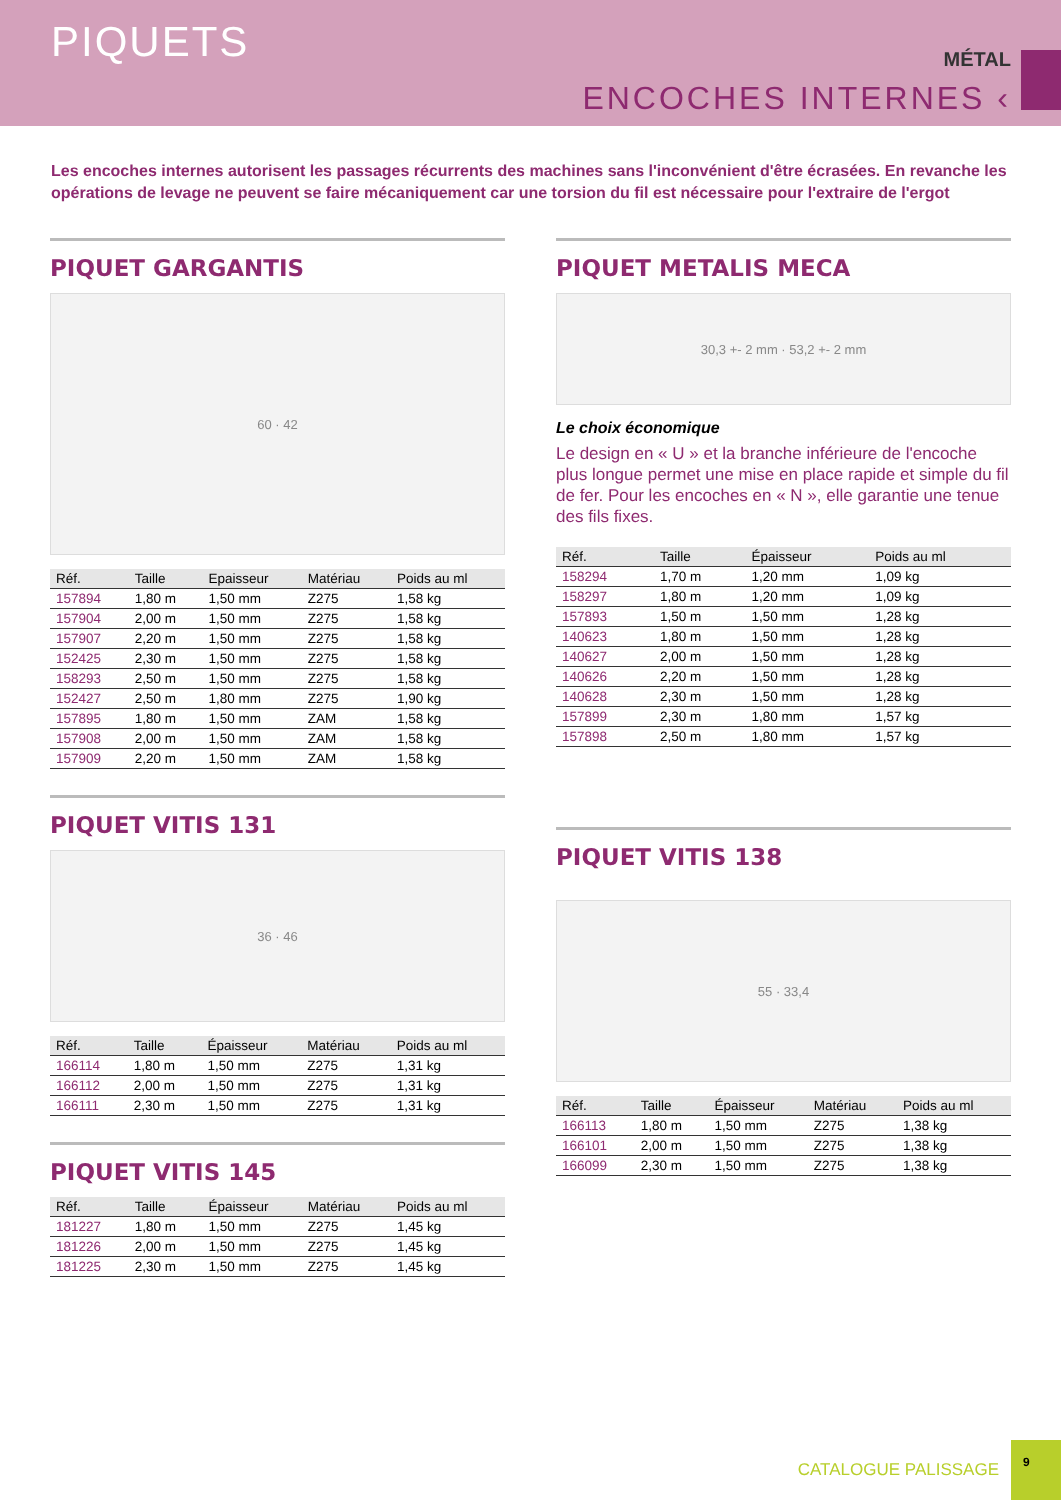PIQUETS MÉTAL
ENCOCHES INTERNES ‹
Les encoches internes autorisent les passages récurrents des machines sans l'inconvénient d'être écrasées. En revanche les opérations de levage ne peuvent se faire mécaniquement car une torsion du fil est nécessaire pour l'extraire de l'ergot
PIQUET GARGANTIS
60 · 42
| Réf. | Taille | Epaisseur | Matériau | Poids au ml |
| --- | --- | --- | --- | --- |
| 157894 | 1,80 m | 1,50 mm | Z275 | 1,58 kg |
| 157904 | 2,00 m | 1,50 mm | Z275 | 1,58 kg |
| 157907 | 2,20 m | 1,50 mm | Z275 | 1,58 kg |
| 152425 | 2,30 m | 1,50 mm | Z275 | 1,58 kg |
| 158293 | 2,50 m | 1,50 mm | Z275 | 1,58 kg |
| 152427 | 2,50 m | 1,80 mm | Z275 | 1,90 kg |
| 157895 | 1,80 m | 1,50 mm | ZAM | 1,58 kg |
| 157908 | 2,00 m | 1,50 mm | ZAM | 1,58 kg |
| 157909 | 2,20 m | 1,50 mm | ZAM | 1,58 kg |
PIQUET VITIS 131
36 · 46
| Réf. | Taille | Épaisseur | Matériau | Poids au ml |
| --- | --- | --- | --- | --- |
| 166114 | 1,80 m | 1,50 mm | Z275 | 1,31 kg |
| 166112 | 2,00 m | 1,50 mm | Z275 | 1,31 kg |
| 166111 | 2,30 m | 1,50 mm | Z275 | 1,31 kg |
PIQUET VITIS 145
| Réf. | Taille | Épaisseur | Matériau | Poids au ml |
| --- | --- | --- | --- | --- |
| 181227 | 1,80 m | 1,50 mm | Z275 | 1,45 kg |
| 181226 | 2,00 m | 1,50 mm | Z275 | 1,45 kg |
| 181225 | 2,30 m | 1,50 mm | Z275 | 1,45 kg |
PIQUET METALIS MECA
30,3 +- 2 mm · 53,2 +- 2 mm
Le choix économique
Le design en « U » et la branche inférieure de l'encoche plus longue permet une mise en place rapide et simple du fil de fer. Pour les encoches en « N », elle garantie une tenue des fils fixes.
| Réf. | Taille | Épaisseur | Poids au ml |
| --- | --- | --- | --- |
| 158294 | 1,70 m | 1,20 mm | 1,09 kg |
| 158297 | 1,80 m | 1,20 mm | 1,09 kg |
| 157893 | 1,50 m | 1,50 mm | 1,28 kg |
| 140623 | 1,80 m | 1,50 mm | 1,28 kg |
| 140627 | 2,00 m | 1,50 mm | 1,28 kg |
| 140626 | 2,20 m | 1,50 mm | 1,28 kg |
| 140628 | 2,30 m | 1,50 mm | 1,28 kg |
| 157899 | 2,30 m | 1,80 mm | 1,57 kg |
| 157898 | 2,50 m | 1,80 mm | 1,57 kg |
PIQUET VITIS 138
55 · 33,4
| Réf. | Taille | Épaisseur | Matériau | Poids au ml |
| --- | --- | --- | --- | --- |
| 166113 | 1,80 m | 1,50 mm | Z275 | 1,38 kg |
| 166101 | 2,00 m | 1,50 mm | Z275 | 1,38 kg |
| 166099 | 2,30 m | 1,50 mm | Z275 | 1,38 kg |
CATALOGUE PALISSAGE 9